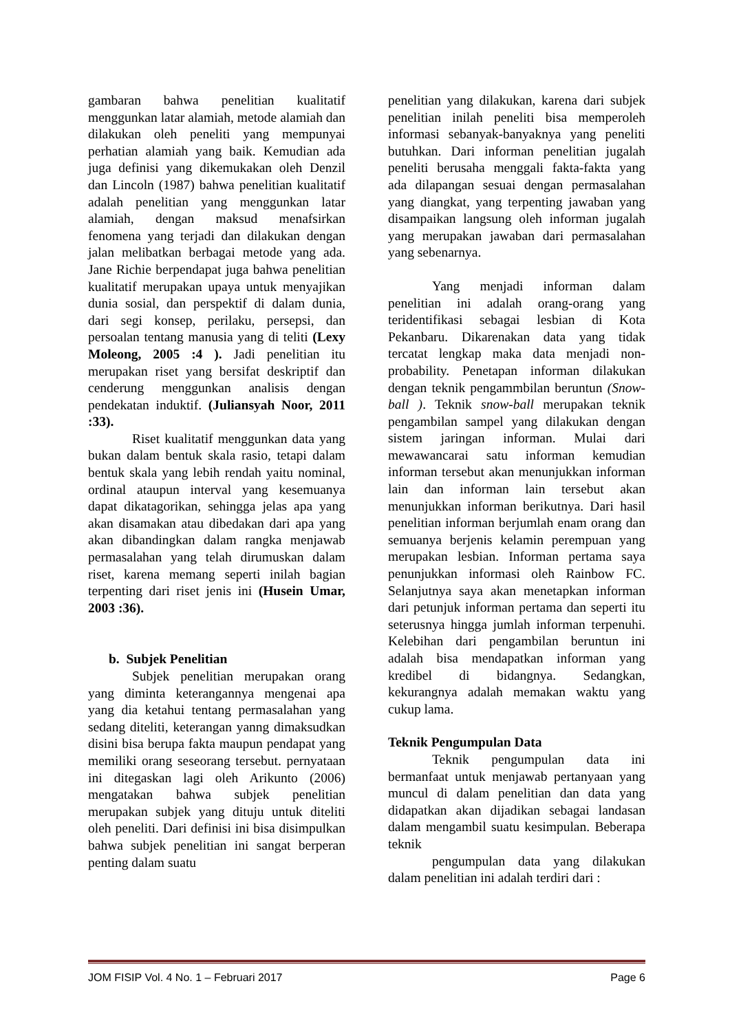gambaran bahwa penelitian kualitatif menggunkan latar alamiah, metode alamiah dan dilakukan oleh peneliti yang mempunyai perhatian alamiah yang baik. Kemudian ada juga definisi yang dikemukakan oleh Denzil dan Lincoln (1987) bahwa penelitian kualitatif adalah penelitian yang menggunkan latar alamiah, dengan maksud menafsirkan fenomena yang terjadi dan dilakukan dengan jalan melibatkan berbagai metode yang ada. Jane Richie berpendapat juga bahwa penelitian kualitatif merupakan upaya untuk menyajikan dunia sosial, dan perspektif di dalam dunia, dari segi konsep, perilaku, persepsi, dan persoalan tentang manusia yang di teliti (Lexy Moleong, 2005 :4 ). Jadi penelitian itu merupakan riset yang bersifat deskriptif dan cenderung menggunkan analisis dengan pendekatan induktif. (Juliansyah Noor, 2011 :33).
Riset kualitatif menggunkan data yang bukan dalam bentuk skala rasio, tetapi dalam bentuk skala yang lebih rendah yaitu nominal, ordinal ataupun interval yang kesemuanya dapat dikatagorikan, sehingga jelas apa yang akan disamakan atau dibedakan dari apa yang akan dibandingkan dalam rangka menjawab permasalahan yang telah dirumuskan dalam riset, karena memang seperti inilah bagian terpenting dari riset jenis ini (Husein Umar, 2003 :36).
b. Subjek Penelitian
Subjek penelitian merupakan orang yang diminta keterangannya mengenai apa yang dia ketahui tentang permasalahan yang sedang diteliti, keterangan yanng dimaksudkan disini bisa berupa fakta maupun pendapat yang memiliki orang seseorang tersebut. pernyataan ini ditegaskan lagi oleh Arikunto (2006) mengatakan bahwa subjek penelitian merupakan subjek yang dituju untuk diteliti oleh peneliti. Dari definisi ini bisa disimpulkan bahwa subjek penelitian ini sangat berperan penting dalam suatu
penelitian yang dilakukan, karena dari subjek penelitian inilah peneliti bisa memperoleh informasi sebanyak-banyaknya yang peneliti butuhkan. Dari informan penelitian jugalah peneliti berusaha menggali fakta-fakta yang ada dilapangan sesuai dengan permasalahan yang diangkat, yang terpenting jawaban yang disampaikan langsung oleh informan jugalah yang merupakan jawaban dari permasalahan yang sebenarnya.
Yang menjadi informan dalam penelitian ini adalah orang-orang yang teridentifikasi sebagai lesbian di Kota Pekanbaru. Dikarenakan data yang tidak tercatat lengkap maka data menjadi non-probability. Penetapan informan dilakukan dengan teknik pengammbilan beruntun (Snow-ball ). Teknik snow-ball merupakan teknik pengambilan sampel yang dilakukan dengan sistem jaringan informan. Mulai dari mewawancarai satu informan kemudian informan tersebut akan menunjukkan informan lain dan informan lain tersebut akan menunjukkan informan berikutnya. Dari hasil penelitian informan berjumlah enam orang dan semuanya berjenis kelamin perempuan yang merupakan lesbian. Informan pertama saya penunjukkan informasi oleh Rainbow FC. Selanjutnya saya akan menetapkan informan dari petunjuk informan pertama dan seperti itu seterusnya hingga jumlah informan terpenuhi. Kelebihan dari pengambilan beruntun ini adalah bisa mendapatkan informan yang kredibel di bidangnya. Sedangkan, kekurangnya adalah memakan waktu yang cukup lama.
Teknik Pengumpulan Data
Teknik pengumpulan data ini bermanfaat untuk menjawab pertanyaan yang muncul di dalam penelitian dan data yang didapatkan akan dijadikan sebagai landasan dalam mengambil suatu kesimpulan. Beberapa teknik
pengumpulan data yang dilakukan dalam penelitian ini adalah terdiri dari :
JOM FISIP Vol. 4 No. 1 – Februari 2017 Page 6